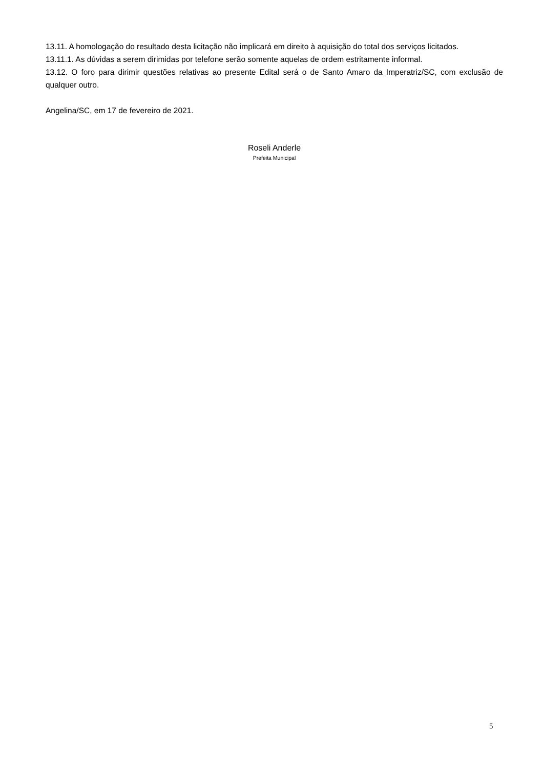13.11. A homologação do resultado desta licitação não implicará em direito à aquisição do total dos serviços licitados.
13.11.1. As dúvidas a serem dirimidas por telefone serão somente aquelas de ordem estritamente informal.
13.12. O foro para dirimir questões relativas ao presente Edital será o de Santo Amaro da Imperatriz/SC, com exclusão de qualquer outro.
Angelina/SC, em 17 de fevereiro de 2021.
Roseli Anderle
Prefeita Municipal
5